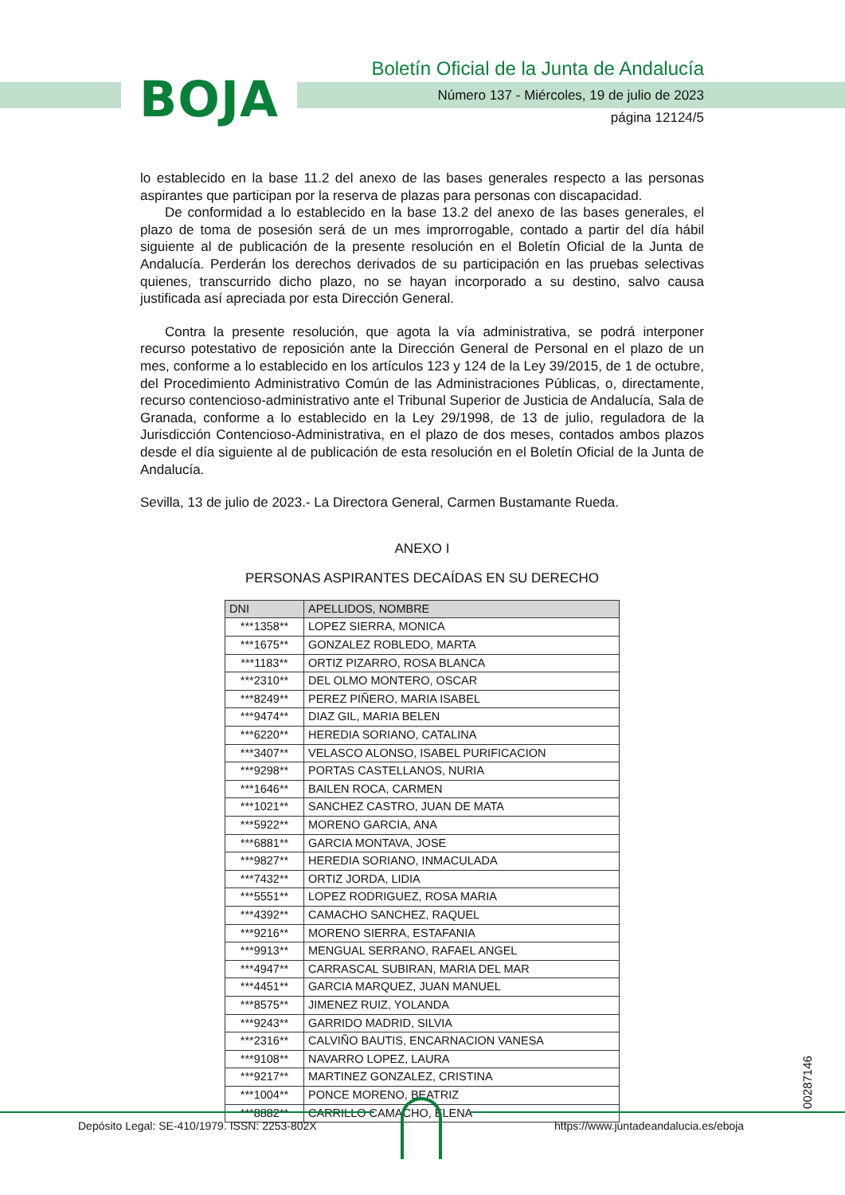BOJA
Boletín Oficial de la Junta de Andalucía
Número 137 - Miércoles, 19 de julio de 2023
página 12124/5
lo establecido en la base 11.2 del anexo de las bases generales respecto a las personas aspirantes que participan por la reserva de plazas para personas con discapacidad.
De conformidad a lo establecido en la base 13.2 del anexo de las bases generales, el plazo de toma de posesión será de un mes improrrogable, contado a partir del día hábil siguiente al de publicación de la presente resolución en el Boletín Oficial de la Junta de Andalucía. Perderán los derechos derivados de su participación en las pruebas selectivas quienes, transcurrido dicho plazo, no se hayan incorporado a su destino, salvo causa justificada así apreciada por esta Dirección General.
Contra la presente resolución, que agota la vía administrativa, se podrá interponer recurso potestativo de reposición ante la Dirección General de Personal en el plazo de un mes, conforme a lo establecido en los artículos 123 y 124 de la Ley 39/2015, de 1 de octubre, del Procedimiento Administrativo Común de las Administraciones Públicas, o, directamente, recurso contencioso-administrativo ante el Tribunal Superior de Justicia de Andalucía, Sala de Granada, conforme a lo establecido en la Ley 29/1998, de 13 de julio, reguladora de la Jurisdicción Contencioso-Administrativa, en el plazo de dos meses, contados ambos plazos desde el día siguiente al de publicación de esta resolución en el Boletín Oficial de la Junta de Andalucía.
Sevilla, 13 de julio de 2023.- La Directora General, Carmen Bustamante Rueda.
ANEXO I
PERSONAS ASPIRANTES DECAÍDAS EN SU DERECHO
| DNI | APELLIDOS, NOMBRE |
| --- | --- |
| ***1358** | LOPEZ SIERRA, MONICA |
| ***1675** | GONZALEZ ROBLEDO, MARTA |
| ***1183** | ORTIZ PIZARRO, ROSA BLANCA |
| ***2310** | DEL OLMO MONTERO, OSCAR |
| ***8249** | PEREZ PIÑERO, MARIA ISABEL |
| ***9474** | DIAZ GIL, MARIA BELEN |
| ***6220** | HEREDIA SORIANO, CATALINA |
| ***3407** | VELASCO ALONSO, ISABEL PURIFICACION |
| ***9298** | PORTAS CASTELLANOS, NURIA |
| ***1646** | BAILEN ROCA, CARMEN |
| ***1021** | SANCHEZ CASTRO, JUAN DE MATA |
| ***5922** | MORENO GARCIA, ANA |
| ***6881** | GARCIA MONTAVA, JOSE |
| ***9827** | HEREDIA SORIANO, INMACULADA |
| ***7432** | ORTIZ JORDA, LIDIA |
| ***5551** | LOPEZ RODRIGUEZ, ROSA MARIA |
| ***4392** | CAMACHO SANCHEZ, RAQUEL |
| ***9216** | MORENO SIERRA, ESTAFANIA |
| ***9913** | MENGUAL SERRANO, RAFAEL ANGEL |
| ***4947** | CARRASCAL SUBIRAN, MARIA DEL MAR |
| ***4451** | GARCIA MARQUEZ, JUAN MANUEL |
| ***8575** | JIMENEZ RUIZ, YOLANDA |
| ***9243** | GARRIDO MADRID, SILVIA |
| ***2316** | CALVIÑO BAUTIS, ENCARNACION VANESA |
| ***9108** | NAVARRO LOPEZ, LAURA |
| ***9217** | MARTINEZ GONZALEZ, CRISTINA |
| ***1004** | PONCE MORENO, BEATRIZ |
| ***8882** | CARRILLO CAMACHO, ELENA |
00287146
Depósito Legal: SE-410/1979. ISSN: 2253-802X
https://www.juntadeandalucia.es/eboja